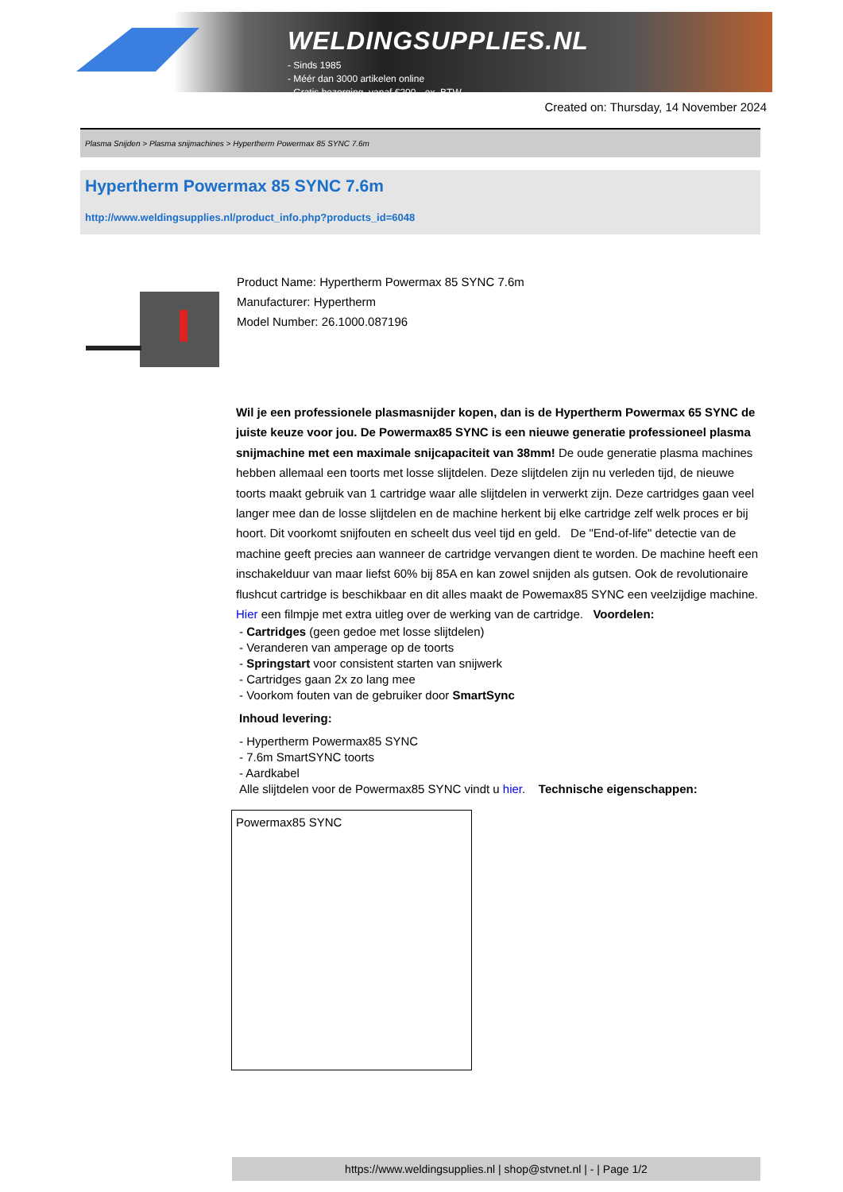WELDINGSUPPLIES.NL
- Sinds 1985
- Méér dan 3000 artikelen online
- Gratis bezorging, vanaf €200,--ex. BTW
Created on: Thursday, 14 November 2024
Plasma Snijden > Plasma snijmachines > Hypertherm Powermax 85 SYNC 7.6m
Hypertherm Powermax 85 SYNC 7.6m
http://www.weldingsupplies.nl/product_info.php?products_id=6048
Product Name: Hypertherm Powermax 85 SYNC 7.6m
Manufacturer: Hypertherm
Model Number: 26.1000.087196
Wil je een professionele plasmasnijder kopen, dan is de Hypertherm Powermax 65 SYNC de juiste keuze voor jou. De Powermax85 SYNC is een nieuwe generatie professioneel plasma snijmachine met een maximale snijcapaciteit van 38mm! De oude generatie plasma machines hebben allemaal een toorts met losse slijtdelen. Deze slijtdelen zijn nu verleden tijd, de nieuwe toorts maakt gebruik van 1 cartridge waar alle slijtdelen in verwerkt zijn. Deze cartridges gaan veel langer mee dan de losse slijtdelen en de machine herkent bij elke cartridge zelf welk proces er bij hoort. Dit voorkomt snijfouten en scheelt dus veel tijd en geld. De "End-of-life" detectie van de machine geeft precies aan wanneer de cartridge vervangen dient te worden. De machine heeft een inschakelduur van maar liefst 60% bij 85A en kan zowel snijden als gutsen. Ook de revolutionaire flushcut cartridge is beschikbaar en dit alles maakt de Powemax85 SYNC een veelzijdige machine. Hier een filmpje met extra uitleg over de werking van de cartridge. Voordelen:
- Cartridges (geen gedoe met losse slijtdelen)
- Veranderen van amperage op de toorts
- Springstart voor consistent starten van snijwerk
- Cartridges gaan 2x zo lang mee
- Voorkom fouten van de gebruiker door SmartSync
Inhoud levering:
- Hypertherm Powermax85 SYNC
- 7.6m SmartSYNC toorts
- Aardkabel
Alle slijtdelen voor de Powermax85 SYNC vindt u hier. Technische eigenschappen:
| Powermax85 SYNC |
https://www.weldingsupplies.nl | shop@stvnet.nl | - | Page 1/2